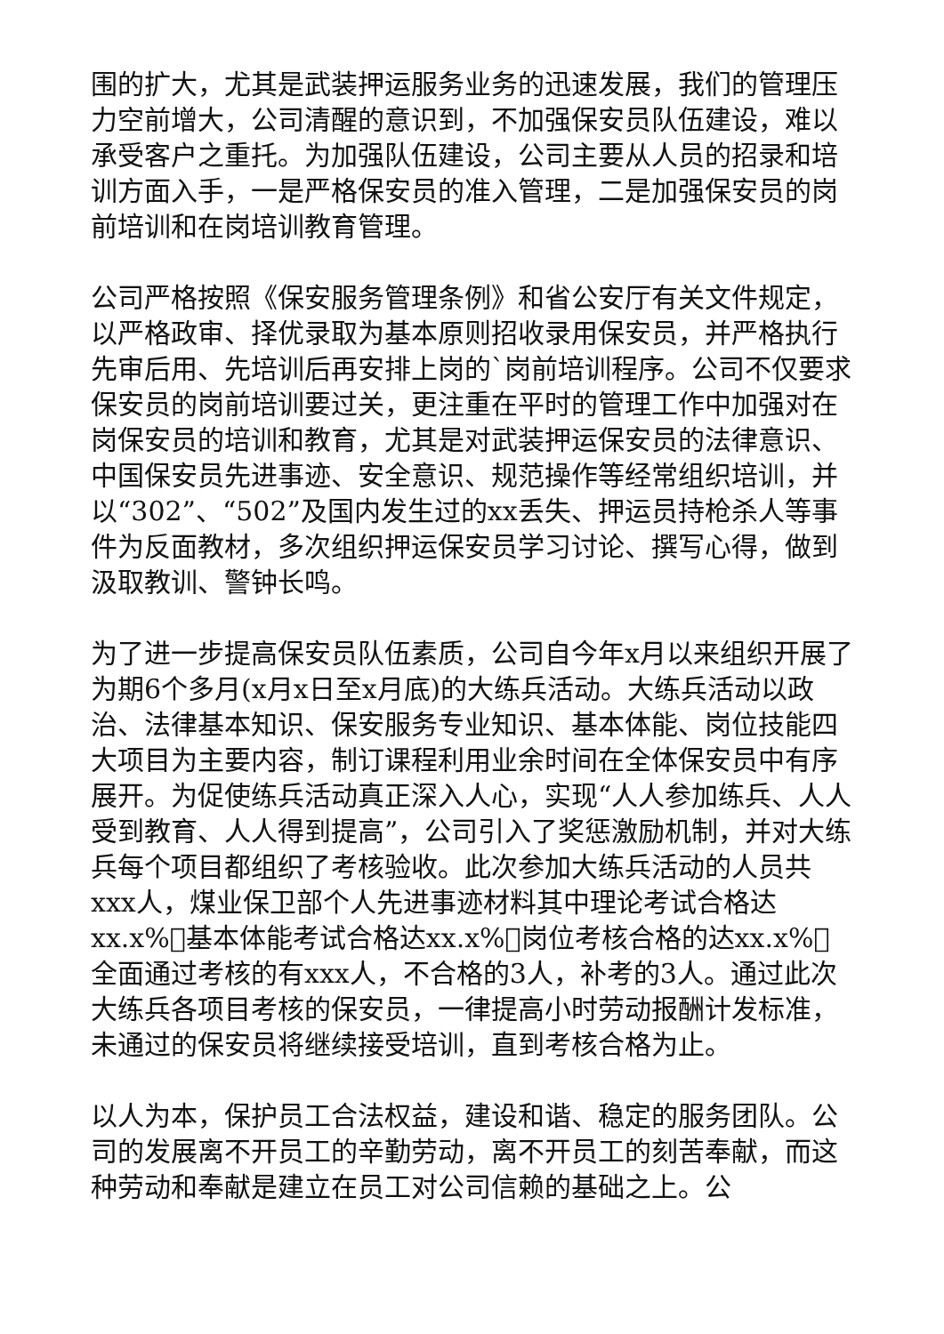围的扩大，尤其是武装押运服务业务的迅速发展，我们的管理压力空前增大，公司清醒的意识到，不加强保安员队伍建设，难以承受客户之重托。为加强队伍建设，公司主要从人员的招录和培训方面入手，一是严格保安员的准入管理，二是加强保安员的岗前培训和在岗培训教育管理。
公司严格按照《保安服务管理条例》和省公安厅有关文件规定，以严格政审、择优录取为基本原则招收录用保安员，并严格执行先审后用、先培训后再安排上岗的`岗前培训程序。公司不仅要求保安员的岗前培训要过关，更注重在平时的管理工作中加强对在岗保安员的培训和教育，尤其是对武装押运保安员的法律意识、中国保安员先进事迹、安全意识、规范操作等经常组织培训，并以“302”、“502”及国内发生过的xx丢失、押运员持枪杀人等事件为反面教材，多次组织押运保安员学习讨论、撰写心得，做到汲取教训、警钟长鸣。
为了进一步提高保安员队伍素质，公司自今年x月以来组织开展了为期6个多月(x月x日至x月底)的大练兵活动。大练兵活动以政治、法律基本知识、保安服务专业知识、基本体能、岗位技能四大项目为主要内容，制订课程利用业余时间在全体保安员中有序展开。为促使练兵活动真正深入人心，实现“人人参加练兵、人人受到教育、人人得到提高”，公司引入了奖惩激励机制，并对大练兵每个项目都组织了考核验收。此次参加大练兵活动的人员共xxx人，煤业保卫部个人先进事迹材料其中理论考试合格达xx.x%￿基本体能考试合格达xx.x%￿岗位考核合格的达xx.x%￿全面通过考核的有xxx人，不合格的3人，补考的3人。通过此次大练兵各项目考核的保安员，一律提高小时劳动报酬计发标准，未通过的保安员将继续接受培训，直到考核合格为止。
以人为本，保护员工合法权益，建设和谐、稳定的服务团队。公司的发展离不开员工的辛勤劳动，离不开员工的刻苦奉献，而这种劳动和奉献是建立在员工对公司信赖的基础之上。公